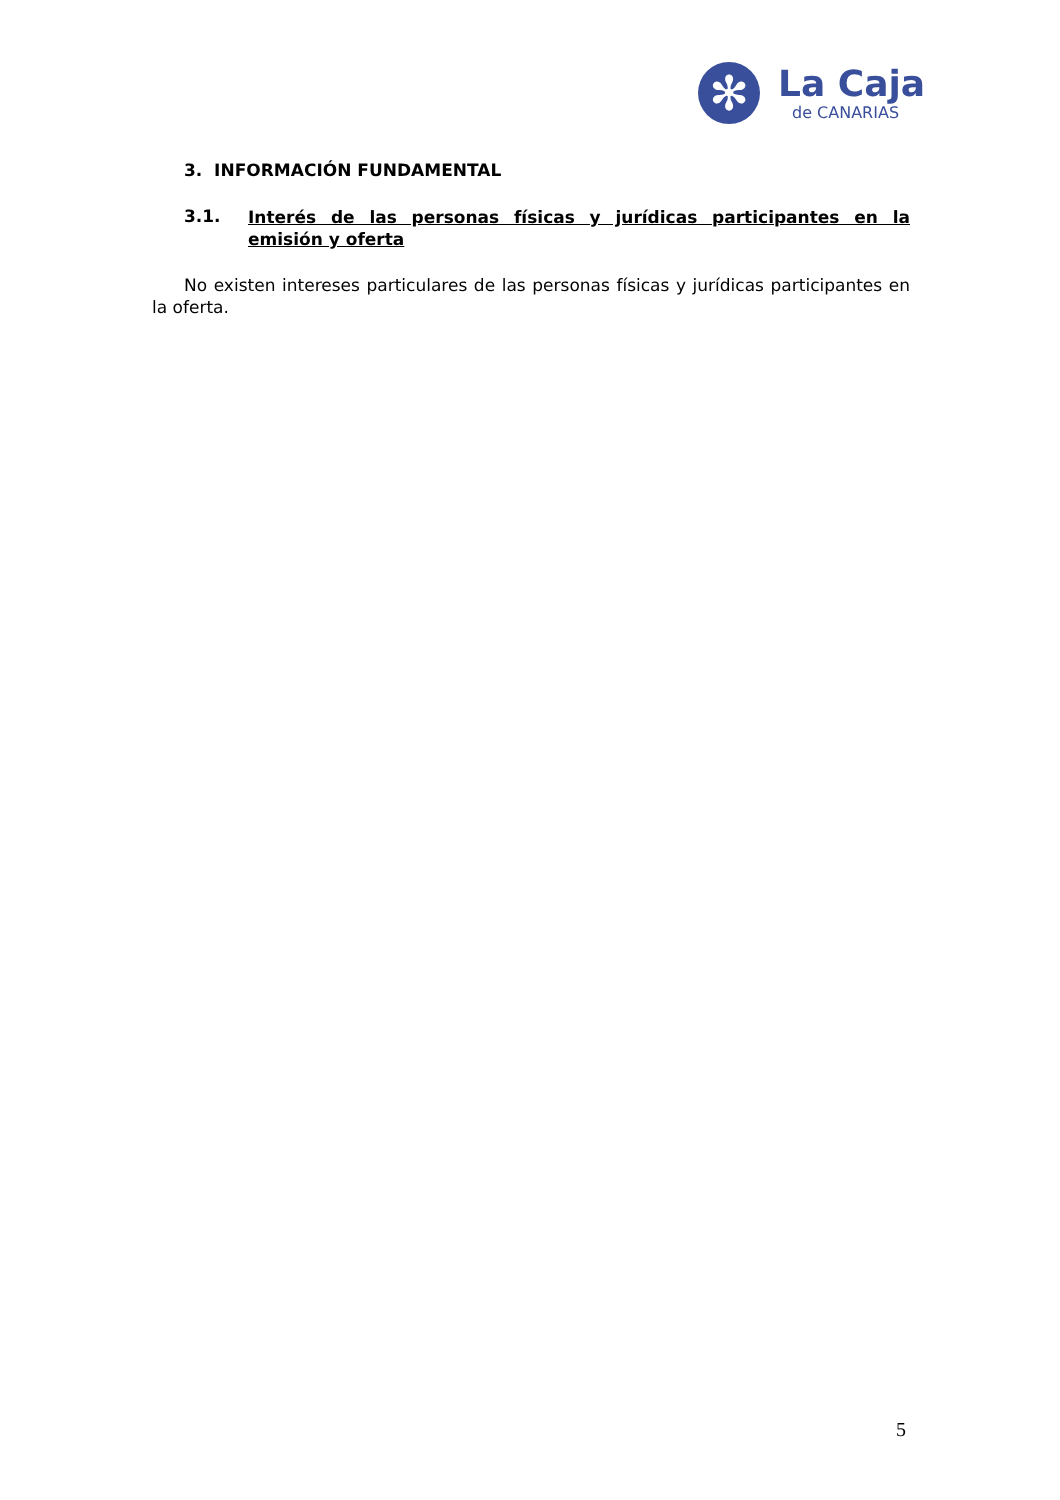✻
La Caja
de CANARIAS
3. INFORMACIÓN FUNDAMENTAL
3.1. Interés de las personas físicas y jurídicas participantes en la emisión y oferta
No existen intereses particulares de las personas físicas y jurídicas participantes en la oferta.
5